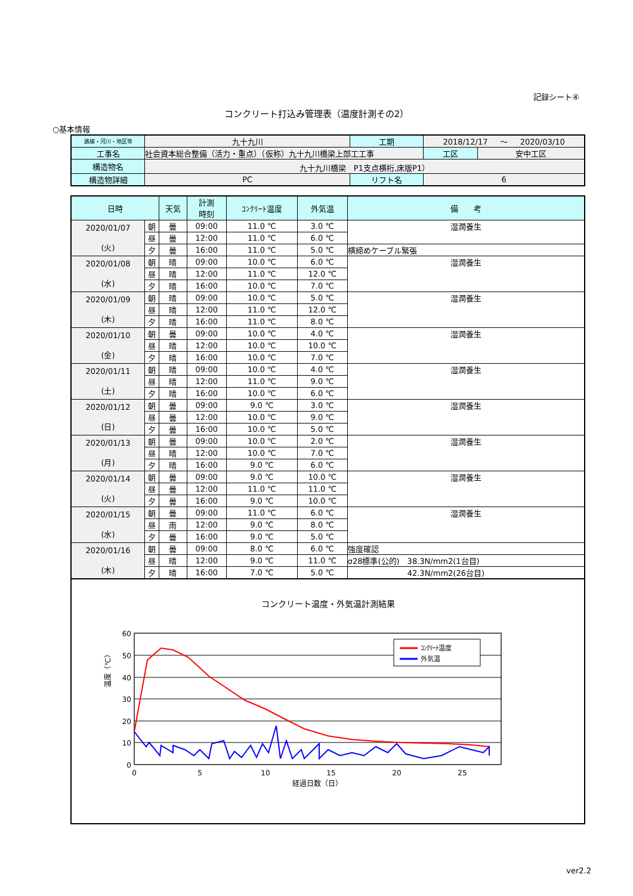記録シート④
コンクリート打込み管理表（温度計測その2）
○基本情報
| 路線・河川・地区等 | 九十九川 | 工期 | 2018/12/17 ～ 2020/03/10 | | |
| 工事名 | 社会資本総合整備（活力・重点）（仮称）九十九川橋梁上部工工事 | | | 工区 | 安中工区 |
| 構造物名 | 九十九川橋梁 P1支点横桁,床版P1） | | | | |
| 構造物詳細 | PC | リフト名 | 6 | | |
| 日時 | | 天気 | 計測 時刻 | ｺﾝｸﾘｰﾄ温度 | 外気温 | 備 考 |
| --- | --- | --- | --- | --- | --- | --- |
| 2020/01/07 (火) | 朝 | 曇 | 09:00 | 11.0 ℃ | 3.0 ℃ | 湿潤養生 |
| | 昼 | 曇 | 12:00 | 11.0 ℃ | 6.0 ℃ | |
| | 夕 | 曇 | 16:00 | 11.0 ℃ | 5.0 ℃ | 横締めケーブル緊張 |
| 2020/01/08 (水) | 朝 | 晴 | 09:00 | 10.0 ℃ | 6.0 ℃ | 湿潤養生 |
| | 昼 | 晴 | 12:00 | 11.0 ℃ | 12.0 ℃ | |
| | 夕 | 晴 | 16:00 | 10.0 ℃ | 7.0 ℃ | |
| 2020/01/09 (木) | 朝 | 晴 | 09:00 | 10.0 ℃ | 5.0 ℃ | 湿潤養生 |
| | 昼 | 晴 | 12:00 | 11.0 ℃ | 12.0 ℃ | |
| | 夕 | 晴 | 16:00 | 11.0 ℃ | 8.0 ℃ | |
| 2020/01/10 (金) | 朝 | 曇 | 09:00 | 10.0 ℃ | 4.0 ℃ | 湿潤養生 |
| | 昼 | 晴 | 12:00 | 10.0 ℃ | 10.0 ℃ | |
| | 夕 | 晴 | 16:00 | 10.0 ℃ | 7.0 ℃ | |
| 2020/01/11 (土) | 朝 | 晴 | 09:00 | 10.0 ℃ | 4.0 ℃ | 湿潤養生 |
| | 昼 | 晴 | 12:00 | 11.0 ℃ | 9.0 ℃ | |
| | 夕 | 晴 | 16:00 | 10.0 ℃ | 6.0 ℃ | |
| 2020/01/12 (日) | 朝 | 曇 | 09:00 | 9.0 ℃ | 3.0 ℃ | 湿潤養生 |
| | 昼 | 曇 | 12:00 | 10.0 ℃ | 9.0 ℃ | |
| | 夕 | 曇 | 16:00 | 10.0 ℃ | 5.0 ℃ | |
| 2020/01/13 (月) | 朝 | 曇 | 09:00 | 10.0 ℃ | 2.0 ℃ | 湿潤養生 |
| | 昼 | 晴 | 12:00 | 10.0 ℃ | 7.0 ℃ | |
| | 夕 | 晴 | 16:00 | 9.0 ℃ | 6.0 ℃ | |
| 2020/01/14 (火) | 朝 | 曇 | 09:00 | 9.0 ℃ | 10.0 ℃ | 湿潤養生 |
| | 昼 | 曇 | 12:00 | 11.0 ℃ | 11.0 ℃ | |
| | 夕 | 曇 | 16:00 | 9.0 ℃ | 10.0 ℃ | |
| 2020/01/15 (水) | 朝 | 曇 | 09:00 | 11.0 ℃ | 6.0 ℃ | 湿潤養生 |
| | 昼 | 雨 | 12:00 | 9.0 ℃ | 8.0 ℃ | |
| | 夕 | 曇 | 16:00 | 9.0 ℃ | 5.0 ℃ | |
| 2020/01/16 (木) | 朝 | 曇 | 09:00 | 8.0 ℃ | 6.0 ℃ | 強度確認 |
| | 昼 | 晴 | 12:00 | 9.0 ℃ | 11.0 ℃ | σ28標準(公的) 38.3N/mm2(1台目) |
| | 夕 | 晴 | 16:00 | 7.0 ℃ | 5.0 ℃ | 42.3N/mm2(26台目) |
コンクリート温度・外気温計測結果
温度（℃）
60
50
40
30
20
10
0
0
5
10
15
20
25
経過日数（日）
ｺﾝｸﾘｰﾄ温度
外気温
ver2.2